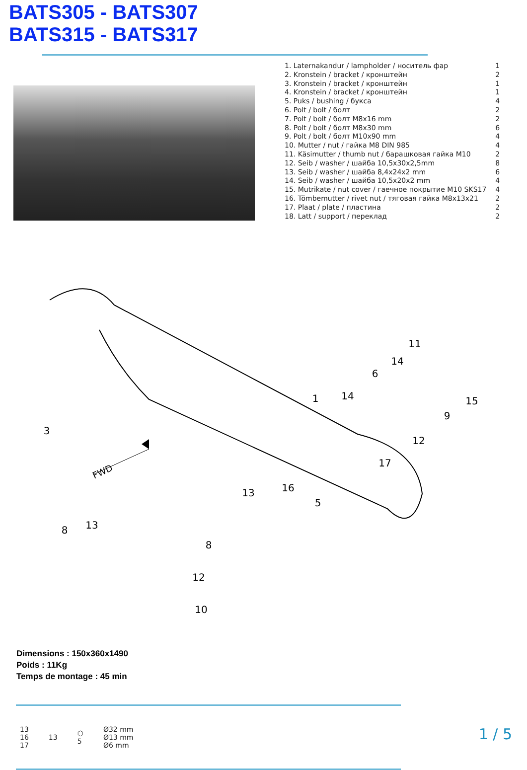BATS305 - BATS307
BATS315 - BATS317
| 1. Laternakandur / lampholder / носитель фар | 1 |
| 2. Kronstein / bracket / кронштейн | 2 |
| 3. Kronstein / bracket / кронштейн | 1 |
| 4. Kronstein / bracket / кронштейн | 1 |
| 5. Puks / bushing / букса | 4 |
| 6. Polt / bolt / болт | 2 |
| 7. Polt / bolt / болт M8x16 mm | 2 |
| 8. Polt / bolt / болт M8x30 mm | 6 |
| 9. Polt / bolt / болт M10x90 mm | 4 |
| 10. Mutter / nut / гайка M8 DIN 985 | 4 |
| 11. Käsimutter / thumb nut / барашковая гайка M10 | 2 |
| 12. Seib / washer / шайба 10,5x30x2,5mm | 8 |
| 13. Seib / washer / шайба 8,4x24x2 mm | 6 |
| 14. Seib / washer / шайба 10,5x20x2 mm | 4 |
| 15. Mutrikate / nut cover / гаечное покрытие M10 SKS17 | 4 |
| 16. Tõmbemutter / rivet nut / тяговая гайка M8x13x21 | 2 |
| 17. Plaat / plate / пластина | 2 |
| 18. Latt / support / переклад | 2 |
FWD
3
8
13
1
11
14
6
14
15
9
12
17
16
13
5
8
12
10
Dimensions : 150x360x1490
Poids : 11Kg
Temps de montage : 45 min
13
16
17
13
⬡
5
Ø32 mm
Ø13 mm
Ø6 mm
1 / 5